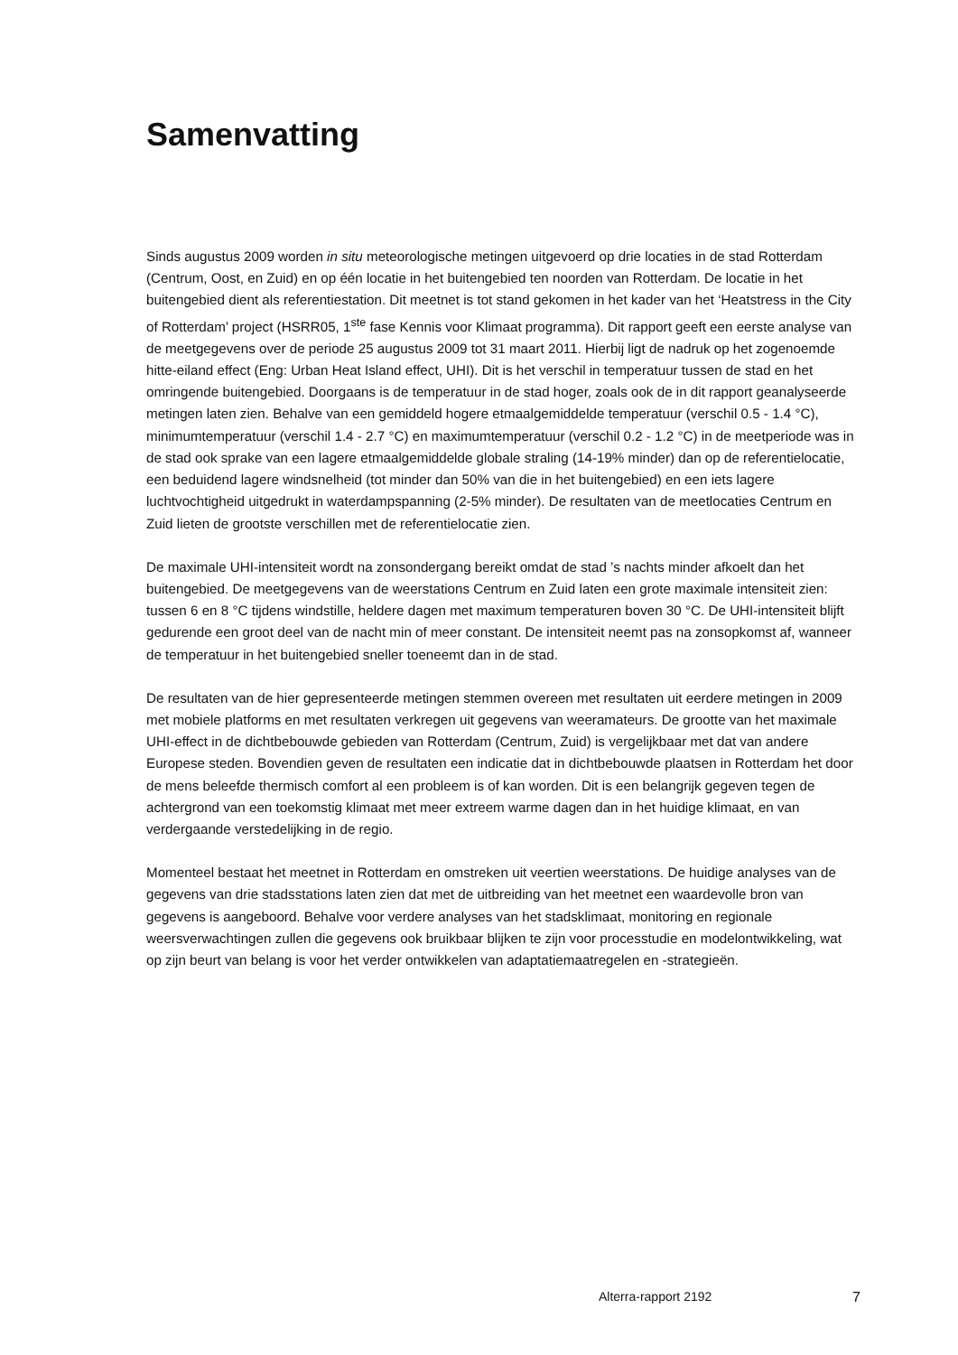Samenvatting
Sinds augustus 2009 worden in situ meteorologische metingen uitgevoerd op drie locaties in de stad Rotterdam (Centrum, Oost, en Zuid) en op één locatie in het buitengebied ten noorden van Rotterdam. De locatie in het buitengebied dient als referentiestation. Dit meetnet is tot stand gekomen in het kader van het ‘Heatstress in the City of Rotterdam’ project (HSRR05, 1<sup>ste</sup> fase Kennis voor Klimaat programma). Dit rapport geeft een eerste analyse van de meetgegevens over de periode 25 augustus 2009 tot 31 maart 2011. Hierbij ligt de nadruk op het zogenoemde hitte-eiland effect (Eng: Urban Heat Island effect, UHI). Dit is het verschil in temperatuur tussen de stad en het omringende buitengebied. Doorgaans is de temperatuur in de stad hoger, zoals ook de in dit rapport geanalyseerde metingen laten zien. Behalve van een gemiddeld hogere etmaalgemiddelde temperatuur (verschil 0.5 - 1.4 °C), minimumtemperatuur (verschil 1.4 - 2.7 °C) en maximumtemperatuur (verschil 0.2 - 1.2 °C) in de meetperiode was in de stad ook sprake van een lagere etmaalgemiddelde globale straling (14-19% minder) dan op de referentielocatie, een beduidend lagere windsnelheid (tot minder dan 50% van die in het buitengebied) en een iets lagere luchtvochtigheid uitgedrukt in waterdampspanning (2-5% minder). De resultaten van de meetlocaties Centrum en Zuid lieten de grootste verschillen met de referentielocatie zien.
De maximale UHI-intensiteit wordt na zonsondergang bereikt omdat de stad ’s nachts minder afkoelt dan het buitengebied. De meetgegevens van de weerstations Centrum en Zuid laten een grote maximale intensiteit zien: tussen 6 en 8 °C tijdens windstille, heldere dagen met maximum temperaturen boven 30 °C. De UHI-intensiteit blijft gedurende een groot deel van de nacht min of meer constant. De intensiteit neemt pas na zonsopkomst af, wanneer de temperatuur in het buitengebied sneller toeneemt dan in de stad.
De resultaten van de hier gepresenteerde metingen stemmen overeen met resultaten uit eerdere metingen in 2009 met mobiele platforms en met resultaten verkregen uit gegevens van weeramateurs. De grootte van het maximale UHI-effect in de dichtbebouwde gebieden van Rotterdam (Centrum, Zuid) is vergelijkbaar met dat van andere Europese steden. Bovendien geven de resultaten een indicatie dat in dichtbebouwde plaatsen in Rotterdam het door de mens beleefde thermisch comfort al een probleem is of kan worden. Dit is een belangrijk gegeven tegen de achtergrond van een toekomstig klimaat met meer extreem warme dagen dan in het huidige klimaat, en van verdergaande verstedelijking in de regio.
Momenteel bestaat het meetnet in Rotterdam en omstreken uit veertien weerstations. De huidige analyses van de gegevens van drie stadsstations laten zien dat met de uitbreiding van het meetnet een waardevolle bron van gegevens is aangeboord. Behalve voor verdere analyses van het stadsklimaat, monitoring en regionale weersverwachtingen zullen die gegevens ook bruikbaar blijken te zijn voor processtudie en modelontwikkeling, wat op zijn beurt van belang is voor het verder ontwikkelen van adaptatiemaatregelen en -strategieën.
Alterra-rapport 2192 7